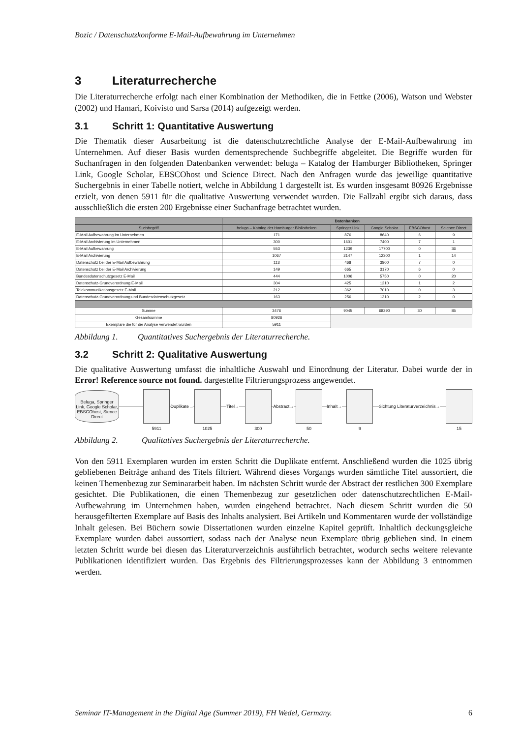Bozic / Datenschutzkonforme E-Mail-Aufbewahrung im Unternehmen
3 Literaturrecherche
Die Literaturrecherche erfolgt nach einer Kombination der Methodiken, die in Fettke (2006), Watson und Webster (2002) und Hamari, Koivisto und Sarsa (2014) aufgezeigt werden.
3.1 Schritt 1: Quantitative Auswertung
Die Thematik dieser Ausarbeitung ist die datenschutzrechtliche Analyse der E-Mail-Aufbewahrung im Unternehmen. Auf dieser Basis wurden dementsprechende Suchbegriffe abgeleitet. Die Begriffe wurden für Suchanfragen in den folgenden Datenbanken verwendet: beluga – Katalog der Hamburger Bibliotheken, Springer Link, Google Scholar, EBSCOhost und Science Direct. Nach den Anfragen wurde das jeweilige quantitative Suchergebnis in einer Tabelle notiert, welche in Abbildung 1 dargestellt ist. Es wurden insgesamt 80926 Ergebnisse erzielt, von denen 5911 für die qualitative Auswertung verwendet wurden. Die Fallzahl ergibt sich daraus, dass ausschließlich die ersten 200 Ergebnisse einer Suchanfrage betrachtet wurden.
| | Datenbanken | | | | |
| --- | --- | --- | --- | --- | --- |
| Suchbegriff | beluga – Katalog der Hamburger Bibliotheken | Springer Link | Google Scholar | EBSCOhost | Science Direct |
| E-Mail Aufbewahrung im Unternehmen | 171 | 876 | 8640 | 6 | 9 |
| E-Mail Archivierung im Unternehmen | 300 | 1601 | 7400 | 7 | 1 |
| E-Mail Aufbewahrung | 553 | 1239 | 17700 | 0 | 36 |
| E-Mail Archivierung | 1067 | 2147 | 12300 | 1 | 14 |
| Datenschutz bei der E-Mail Aufbewahrung | 113 | 468 | 3800 | 7 | 0 |
| Datenschutz bei der E-Mail Archivierung | 149 | 665 | 3170 | 6 | 0 |
| Bundesdatenschutzgesetz E-Mail | 444 | 1006 | 5750 | 0 | 20 |
| Datenschutz-Grundverordnung E-Mail | 304 | 425 | 1210 | 1 | 2 |
| Telekommunikationsgesetz E-Mail | 212 | 362 | 7010 | 0 | 3 |
| Datenschutz-Grundverordnung und Bundesdatenschutzgesetz | 163 | 256 | 1310 | 2 | 0 |
| Summe | 3476 | 9045 | 68290 | 30 | 85 |
| Gesamtsumme | 80926 | | | | |
| Exemplare die für die Analyse verwendet wurden | 5911 | | | | |
Abbildung 1. Quantitatives Suchergebnis der Literaturrecherche.
3.2 Schritt 2: Qualitative Auswertung
Die qualitative Auswertung umfasst die inhaltliche Auswahl und Einordnung der Literatur. Dabei wurde der in Error! Reference source not found. dargestellte Filtrierungsprozess angewendet.
Beluga, Springer Link, Google Scholar, EBSCOhost, Sience Direct
5911
Duplikate→
1025
Titel→
300
Abstract→
50
Inhalt→
9
Sichtung Literaturverzeichnis→
15
Abbildung 2. Qualitatives Suchergebnis der Literaturrecherche.
Von den 5911 Exemplaren wurden im ersten Schritt die Duplikate entfernt. Anschließend wurden die 1025 übrig gebliebenen Beiträge anhand des Titels filtriert. Während dieses Vorgangs wurden sämtliche Titel aussortiert, die keinen Themenbezug zur Seminararbeit haben. Im nächsten Schritt wurde der Abstract der restlichen 300 Exemplare gesichtet. Die Publikationen, die einen Themenbezug zur gesetzlichen oder datenschutzrechtlichen E-Mail-Aufbewahrung im Unternehmen haben, wurden eingehend betrachtet. Nach diesem Schritt wurden die 50 herausgefilterten Exemplare auf Basis des Inhalts analysiert. Bei Artikeln und Kommentaren wurde der vollständige Inhalt gelesen. Bei Büchern sowie Dissertationen wurden einzelne Kapitel geprüft. Inhaltlich deckungsgleiche Exemplare wurden dabei aussortiert, sodass nach der Analyse neun Exemplare übrig geblieben sind. In einem letzten Schritt wurde bei diesen das Literaturverzeichnis ausführlich betrachtet, wodurch sechs weitere relevante Publikationen identifiziert wurden. Das Ergebnis des Filtrierungsprozesses kann der Abbildung 3 entnommen werden.
Seminar IT-Management in the Digital Age (Summer 2019), FH Wedel, Germany. 6